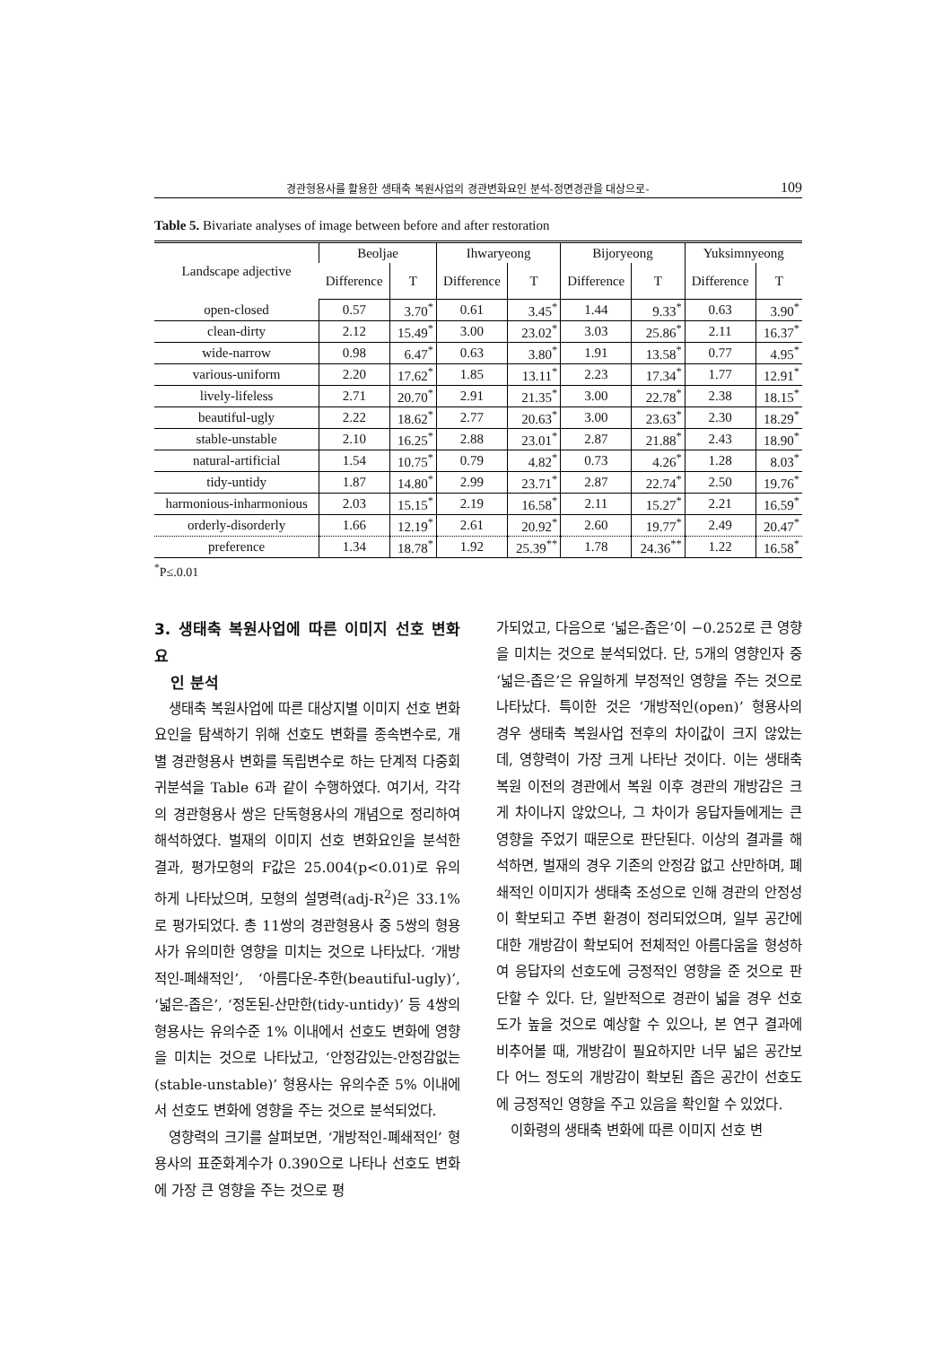경관형용사를 활용한 생태축 복원사업의 경관변화요인 분석-정면경관을 대상으로- 109
Table 5. Bivariate analyses of image between before and after restoration
| Landscape adjective | Beoljae | | Ihwaryeong | | Bijoryeong | | Yuksimnyeong | |
| --- | --- | --- | --- | --- | --- | --- | --- | --- |
| | Difference | T | Difference | T | Difference | T | Difference | T |
| open-closed | 0.57 | 3.70<sup>*</sup> | 0.61 | 3.45<sup>*</sup> | 1.44 | 9.33<sup>*</sup> | 0.63 | 3.90<sup>*</sup> |
| clean-dirty | 2.12 | 15.49<sup>*</sup> | 3.00 | 23.02<sup>*</sup> | 3.03 | 25.86<sup>*</sup> | 2.11 | 16.37<sup>*</sup> |
| wide-narrow | 0.98 | 6.47<sup>*</sup> | 0.63 | 3.80<sup>*</sup> | 1.91 | 13.58<sup>*</sup> | 0.77 | 4.95<sup>*</sup> |
| various-uniform | 2.20 | 17.62<sup>*</sup> | 1.85 | 13.11<sup>*</sup> | 2.23 | 17.34<sup>*</sup> | 1.77 | 12.91<sup>*</sup> |
| lively-lifeless | 2.71 | 20.70<sup>*</sup> | 2.91 | 21.35<sup>*</sup> | 3.00 | 22.78<sup>*</sup> | 2.38 | 18.15<sup>*</sup> |
| beautiful-ugly | 2.22 | 18.62<sup>*</sup> | 2.77 | 20.63<sup>*</sup> | 3.00 | 23.63<sup>*</sup> | 2.30 | 18.29<sup>*</sup> |
| stable-unstable | 2.10 | 16.25<sup>*</sup> | 2.88 | 23.01<sup>*</sup> | 2.87 | 21.88<sup>*</sup> | 2.43 | 18.90<sup>*</sup> |
| natural-artificial | 1.54 | 10.75<sup>*</sup> | 0.79 | 4.82<sup>*</sup> | 0.73 | 4.26<sup>*</sup> | 1.28 | 8.03<sup>*</sup> |
| tidy-untidy | 1.87 | 14.80<sup>*</sup> | 2.99 | 23.71<sup>*</sup> | 2.87 | 22.74<sup>*</sup> | 2.50 | 19.76<sup>*</sup> |
| harmonious-inharmonious | 2.03 | 15.15<sup>*</sup> | 2.19 | 16.58<sup>*</sup> | 2.11 | 15.27<sup>*</sup> | 2.21 | 16.59<sup>*</sup> |
| orderly-disorderly | 1.66 | 12.19<sup>*</sup> | 2.61 | 20.92<sup>*</sup> | 2.60 | 19.77<sup>*</sup> | 2.49 | 20.47<sup>*</sup> |
| preference | 1.34 | 18.78<sup>*</sup> | 1.92 | 25.39<sup>**</sup> | 1.78 | 24.36<sup>**</sup> | 1.22 | 16.58<sup>*</sup> |
<sup>*</sup> P≤.0.01
3. 생태축 복원사업에 따른 이미지 선호 변화요
인 분석
생태축 복원사업에 따른 대상지별 이미지 선호 변화요인을 탐색하기 위해 선호도 변화를 종속변수로, 개별 경관형용사 변화를 독립변수로 하는 단계적 다중회귀분석을 Table 6과 같이 수행하였다. 여기서, 각각의 경관형용사 쌍은 단독형용사의 개념으로 정리하여 해석하였다. 벌재의 이미지 선호 변화요인을 분석한 결과, 평가모형의 F값은 25.004(p<0.01)로 유의하게 나타났으며, 모형의 설명력(adj-R<sup>2</sup>)은 33.1%로 평가되었다. 총 11쌍의 경관형용사 중 5쌍의 형용사가 유의미한 영향을 미치는 것으로 나타났다. ‘개방적인-폐쇄적인’, ‘아름다운-추한(beautiful-ugly)’, ‘넓은-좁은’, ‘정돈된-산만한(tidy-untidy)’ 등 4쌍의 형용사는 유의수준 1% 이내에서 선호도 변화에 영향을 미치는 것으로 나타났고, ‘안정감있는-안정감없는(stable-unstable)’ 형용사는 유의수준 5% 이내에서 선호도 변화에 영향을 주는 것으로 분석되었다.
영향력의 크기를 살펴보면, ‘개방적인-폐쇄적인’ 형용사의 표준화계수가 0.390으로 나타나 선호도 변화에 가장 큰 영향을 주는 것으로 평
가되었고, 다음으로 ‘넓은-좁은’이 −0.252로 큰 영향을 미치는 것으로 분석되었다. 단, 5개의 영향인자 중 ‘넓은-좁은’은 유일하게 부정적인 영향을 주는 것으로 나타났다. 특이한 것은 ‘개방적인(open)’ 형용사의 경우 생태축 복원사업 전후의 차이값이 크지 않았는데, 영향력이 가장 크게 나타난 것이다. 이는 생태축 복원 이전의 경관에서 복원 이후 경관의 개방감은 크게 차이나지 않았으나, 그 차이가 응답자들에게는 큰 영향을 주었기 때문으로 판단된다. 이상의 결과를 해석하면, 벌재의 경우 기존의 안정감 없고 산만하며, 폐쇄적인 이미지가 생태축 조성으로 인해 경관의 안정성이 확보되고 주변 환경이 정리되었으며, 일부 공간에 대한 개방감이 확보되어 전체적인 아름다움을 형성하여 응답자의 선호도에 긍정적인 영향을 준 것으로 판단할 수 있다. 단, 일반적으로 경관이 넓을 경우 선호도가 높을 것으로 예상할 수 있으나, 본 연구 결과에 비추어볼 때, 개방감이 필요하지만 너무 넓은 공간보다 어느 정도의 개방감이 확보된 좁은 공간이 선호도에 긍정적인 영향을 주고 있음을 확인할 수 있었다.
이화령의 생태축 변화에 따른 이미지 선호 변